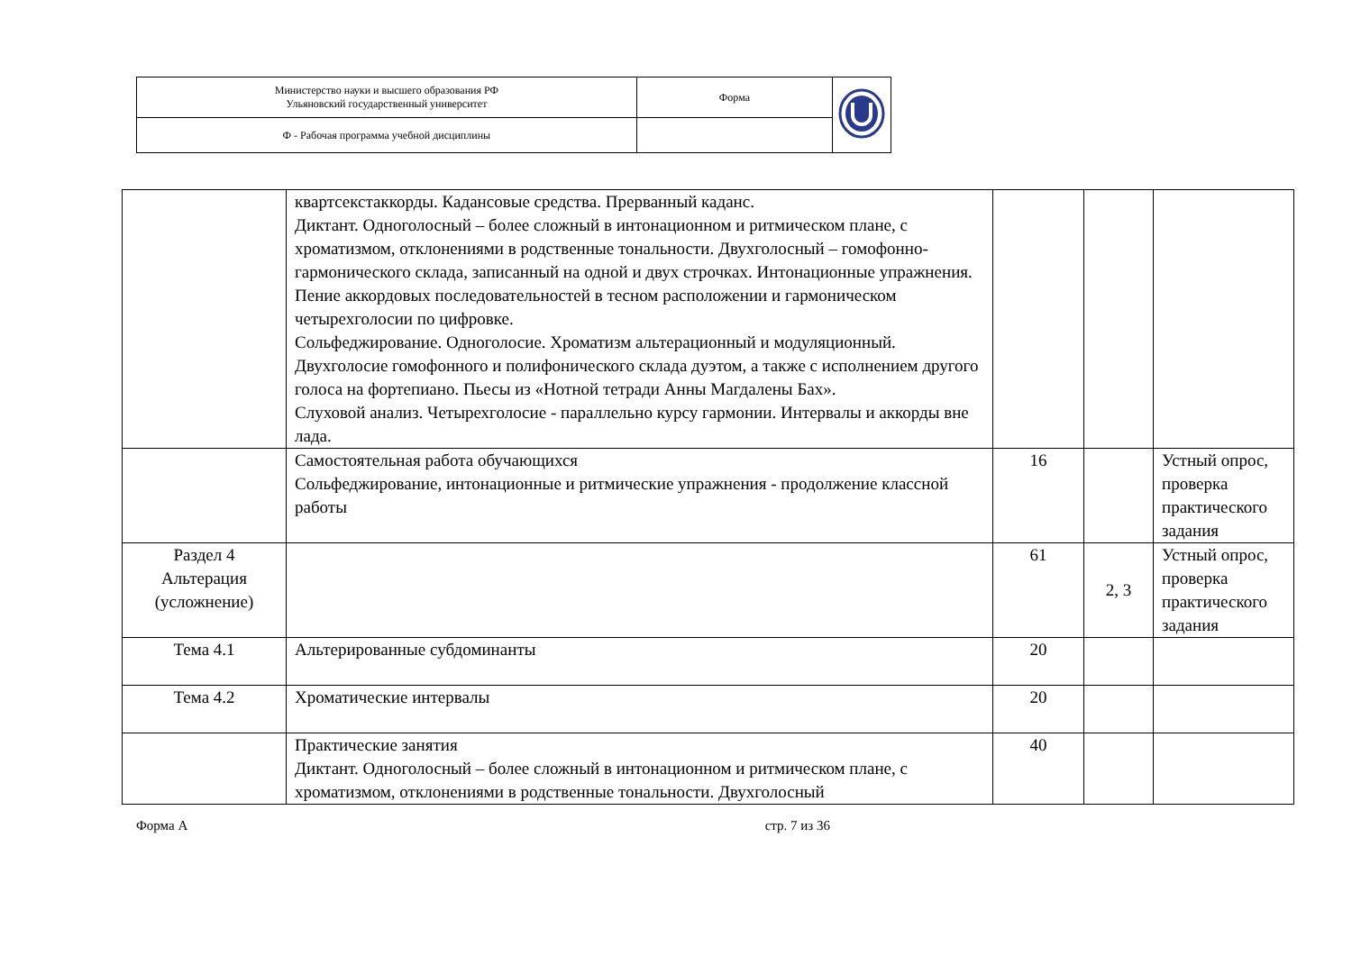| Министерство науки и высшего образования РФ Ульяновский государственный университет | Форма | |
| Ф - Рабочая программа учебной дисциплины | | |
| | квартсекстаккорды. Кадансовые средства. Прерванный каданс. Диктант. Одноголосный – более сложный в интонационном и ритмическом плане, с хроматизмом, отклонениями в родственные тональности. Двухголосный – гомофонно-гармонического склада, записанный на одной и двух строчках. Интонационные упражнения. Пение аккордовых последовательностей в тесном расположении и гармоническом четырехголосии по цифровке. Сольфеджирование. Одноголосие. Хроматизм альтерационный и модуляционный. Двухголосие гомофонного и полифонического склада дуэтом, а также с исполнением другого голоса на фортепиано. Пьесы из «Нотной тетради Анны Магдалены Бах». Слуховой анализ. Четырехголосие - параллельно курсу гармонии. Интервалы и аккорды вне лада. | | | |
| | Самостоятельная работа обучающихся Сольфеджирование, интонационные и ритмические упражнения - продолжение классной работы | 16 | | Устный опрос, проверка практического задания |
| Раздел 4 Альтерация (усложнение) | | 61 | 2, 3 | Устный опрос, проверка практического задания |
| Тема 4.1 | Альтерированные субдоминанты | 20 | | |
| Тема 4.2 | Хроматические интервалы | 20 | | |
| | Практические занятия Диктант. Одноголосный – более сложный в интонационном и ритмическом плане, с хроматизмом, отклонениями в родственные тональности. Двухголосный | 40 | | |
Форма А стр. 7 из 36